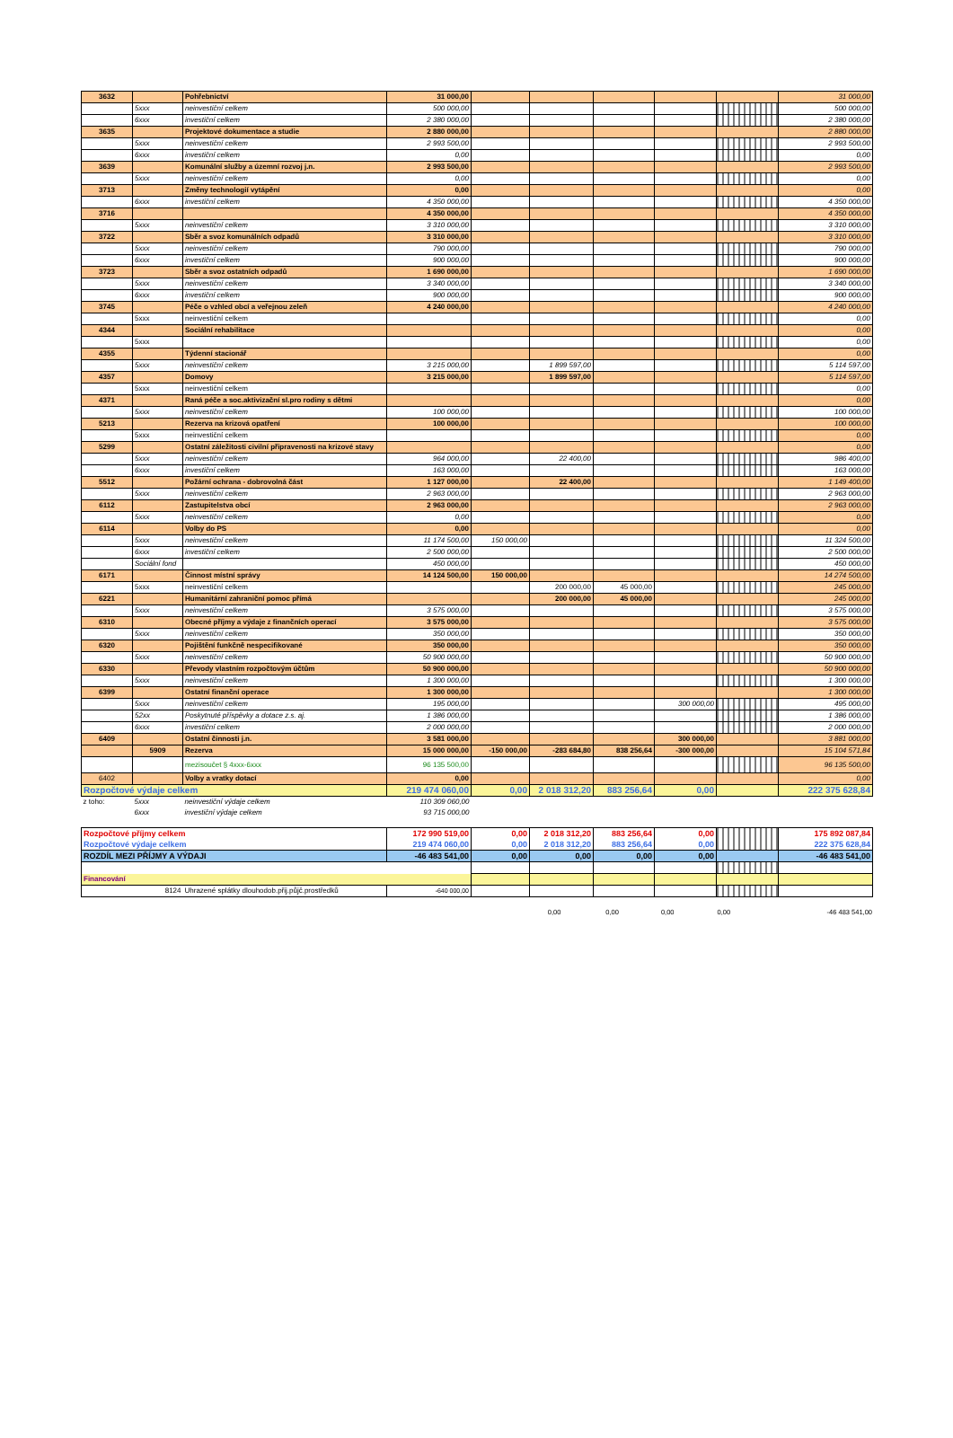| 3632 | | Pohřebnictví | 31 000,00 | | | | | | 31 000,00 |
| | 5xxx | neinvestiční celkem | 500 000,00 | | | | | | 500 000,00 |
| | 6xxx | investiční celkem | 2 380 000,00 | | | | | | 2 380 000,00 |
| 3635 | | Projektové dokumentace a studie | 2 880 000,00 | | | | | | 2 880 000,00 |
| | 5xxx | neinvestiční celkem | 2 993 500,00 | | | | | | 2 993 500,00 |
| | 6xxx | investiční celkem | 0,00 | | | | | | 0,00 |
| 3639 | | Komunální služby a územní rozvoj j.n. | 2 993 500,00 | | | | | | 2 993 500,00 |
| | 5xxx | neinvestiční celkem | 0,00 | | | | | | 0,00 |
| 3713 | | Změny technologií vytápění | 0,00 | | | | | | 0,00 |
| | 6xxx | investiční celkem | 4 350 000,00 | | | | | | 4 350 000,00 |
| 3716 | | | 4 350 000,00 | | | | | | 4 350 000,00 |
| | 5xxx | neinvestiční celkem | 3 310 000,00 | | | | | | 3 310 000,00 |
| 3722 | | Sběr a svoz komunálních odpadů | 3 310 000,00 | | | | | | 3 310 000,00 |
| | 5xxx | neinvestiční celkem | 790 000,00 | | | | | | 790 000,00 |
| | 6xxx | investiční celkem | 900 000,00 | | | | | | 900 000,00 |
| 3723 | | Sběr a svoz ostatních odpadů | 1 690 000,00 | | | | | | 1 690 000,00 |
| | 5xxx | neinvestiční celkem | 3 340 000,00 | | | | | | 3 340 000,00 |
| | 6xxx | investiční celkem | 900 000,00 | | | | | | 900 000,00 |
| 3745 | | Péče o vzhled obcí a veřejnou zeleň | 4 240 000,00 | | | | | | 4 240 000,00 |
| | 5xxx | neinvestiční celkem | | | | | | | 0,00 |
| 4344 | | Sociální rehabilitace | | | | | | | 0,00 |
| | 5xxx | | | | | | | | 0,00 |
| 4355 | | Týdenní stacionář | | | | | | | 0,00 |
| | 5xxx | neinvestiční celkem | 3 215 000,00 | | 1 899 597,00 | | | | 5 114 597,00 |
| 4357 | | Domovy | 3 215 000,00 | | 1 899 597,00 | | | | 5 114 597,00 |
| | 5xxx | neinvestiční celkem | | | | | | | 0,00 |
| 4371 | | Raná péče a soc.aktivizační sl.pro rodiny s dětmi | | | | | | | 0,00 |
| | 5xxx | neinvestiční celkem | 100 000,00 | | | | | | 100 000,00 |
| 5213 | | Rezerva na krizová opatření | 100 000,00 | | | | | | 100 000,00 |
| | 5xxx | neinvestiční celkem | | | | | | | 0,00 |
| 5299 | | Ostatní záležitosti civilní připravenosti na krizové stavy | | | | | | | 0,00 |
| | 5xxx | neinvestiční celkem | 964 000,00 | | 22 400,00 | | | | 986 400,00 |
| | 6xxx | investiční celkem | 163 000,00 | | | | | | 163 000,00 |
| 5512 | | Požární ochrana - dobrovolná část | 1 127 000,00 | | 22 400,00 | | | | 1 149 400,00 |
| | 5xxx | neinvestiční celkem | 2 963 000,00 | | | | | | 2 963 000,00 |
| 6112 | | Zastupitelstva obcí | 2 963 000,00 | | | | | | 2 963 000,00 |
| | 5xxx | neinvestiční celkem | 0,00 | | | | | | 0,00 |
| 6114 | | Volby do PS | 0,00 | | | | | | 0,00 |
| | 5xxx | neinvestiční celkem | 11 174 500,00 | 150 000,00 | | | | | 11 324 500,00 |
| | 6xxx | investiční celkem | 2 500 000,00 | | | | | | 2 500 000,00 |
| | Sociální fond | | 450 000,00 | | | | | | 450 000,00 |
| 6171 | | Činnost místní správy | 14 124 500,00 | 150 000,00 | | | | | 14 274 500,00 |
| | 5xxx | neinvestiční celkem | | | 200 000,00 | 45 000,00 | | | 245 000,00 |
| 6221 | | Humanitární zahraniční pomoc přímá | | | 200 000,00 | 45 000,00 | | | 245 000,00 |
| | 5xxx | neinvestiční celkem | 3 575 000,00 | | | | | | 3 575 000,00 |
| 6310 | | Obecné příjmy a výdaje z finančních operací | 3 575 000,00 | | | | | | 3 575 000,00 |
| | 5xxx | neinvestiční celkem | 350 000,00 | | | | | | 350 000,00 |
| 6320 | | Pojištění funkčně nespecifikované | 350 000,00 | | | | | | 350 000,00 |
| | 5xxx | neinvestiční celkem | 50 900 000,00 | | | | | | 50 900 000,00 |
| 6330 | | Převody vlastním rozpočtovým účtům | 50 900 000,00 | | | | | | 50 900 000,00 |
| | 5xxx | neinvestiční celkem | 1 300 000,00 | | | | | | 1 300 000,00 |
| 6399 | | Ostatní finanční operace | 1 300 000,00 | | | | | | 1 300 000,00 |
| | 5xxx | neinvestiční celkem | 195 000,00 | | | | 300 000,00 | | 495 000,00 |
| | 52xx | Poskytnuté příspěvky a dotace z.s. aj. | 1 386 000,00 | | | | | | 1 386 000,00 |
| | 6xxx | investiční celkem | 2 000 000,00 | | | | | | 2 000 000,00 |
| 6409 | | Ostatní činnosti j.n. | 3 581 000,00 | | | | 300 000,00 | | 3 881 000,00 |
| | 5909 | Rezerva | 15 000 000,00 | -150 000,00 | -283 684,80 | 838 256,64 | -300 000,00 | | 15 104 571,84 |
| | | mezisoučet § 4xxx-6xxx | 96 135 500,00 | | | | | | 96 135 500,00 |
| 6402 | | Volby a vratky dotací | 0,00 | | | | | | 0,00 |
| Rozpočtové výdaje celkem | | | 219 474 060,00 | 0,00 | 2 018 312,20 | 883 256,64 | 0,00 | | 222 375 628,84 |
| z toho: | 5xxx | neinvestiční výdaje celkem | 110 309 060,00 | | | | | | |
| | 6xxx | investiční výdaje celkem | 93 715 000,00 | | | | | | |
| Rozpočtové příjmy celkem | | | 172 990 519,00 | 0,00 | 2 018 312,20 | 883 256,64 | 0,00 | | 175 892 087,84 |
| Rozpočtové výdaje celkem | | | 219 474 060,00 | 0,00 | 2 018 312,20 | 883 256,64 | 0,00 | | 222 375 628,84 |
| ROZDÍL MEZI PŘÍJMY A VÝDAJI | | | -46 483 541,00 | 0,00 | 0,00 | 0,00 | 0,00 | | -46 483 541,00 |
| Financování | | | | | | | | | |
| 8124 | | Uhrazené splátky dlouhodob.přij.půjč.prostředků | -640 000,00 | | | | | | |
0,00 0,00 0,00 0,00 -46 483 541,00